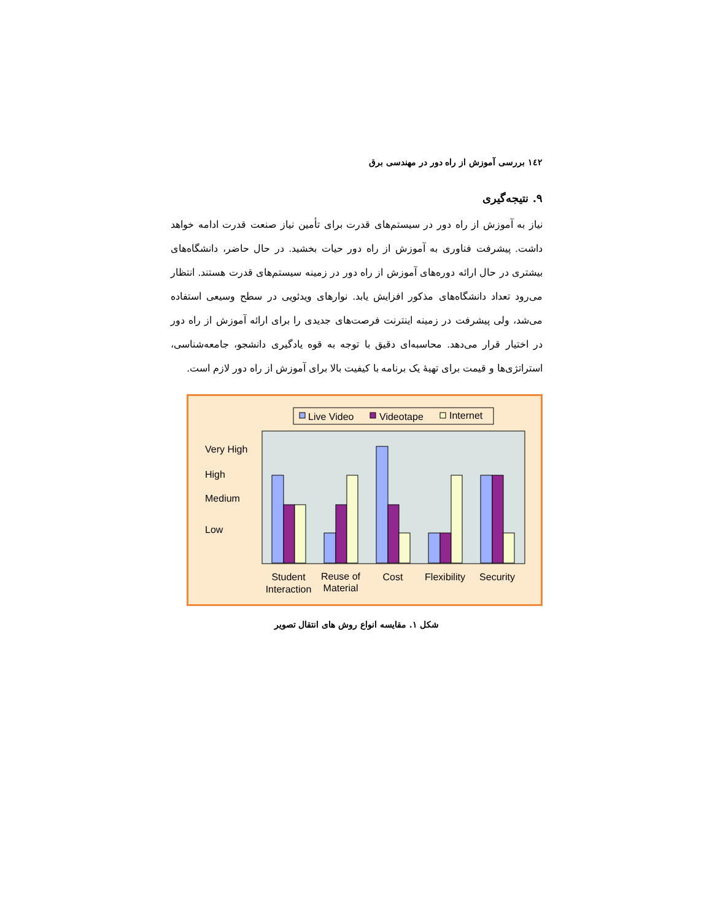١٤٢ بررسی آموزش از راه دور در مهندسی برق
۹. نتیجه‌گیری
نیاز به آموزش از راه دور در سیستم‌های قدرت برای تأمین نیاز صنعت قدرت ادامه خواهد داشت. پیشرفت فناوری به آموزش از راه دور حیات بخشید. در حال حاضر، دانشگاه‌های بیشتری در حال ارائه دوره‌های آموزش از راه دور در زمینه سیستم‌های قدرت هستند. انتظار می‌رود تعداد دانشگاه‌های مذکور افزایش یابد. نوارهای ویدئویی در سطح وسیعی استفاده می‌شد، ولی پیشرفت در زمینه اینترنت فرصت‌های جدیدی را برای ارائه آموزش از راه دور در اختیار قرار می‌دهد. محاسبه‌ای دقیق با توجه به قوه یادگیری دانشجو، جامعه‌شناسی، استراتژی‌ها و قیمت برای تهیهٔ یک برنامه با کیفیت بالا برای آموزش از راه دور لازم است.
Live Video
Videotape
Internet
Very High
High
Medium
Low
Student
Interaction
Reuse of
Material
Cost
Flexibility
Security
شکل ۱. مقایسه انواع روش های انتقال تصویر